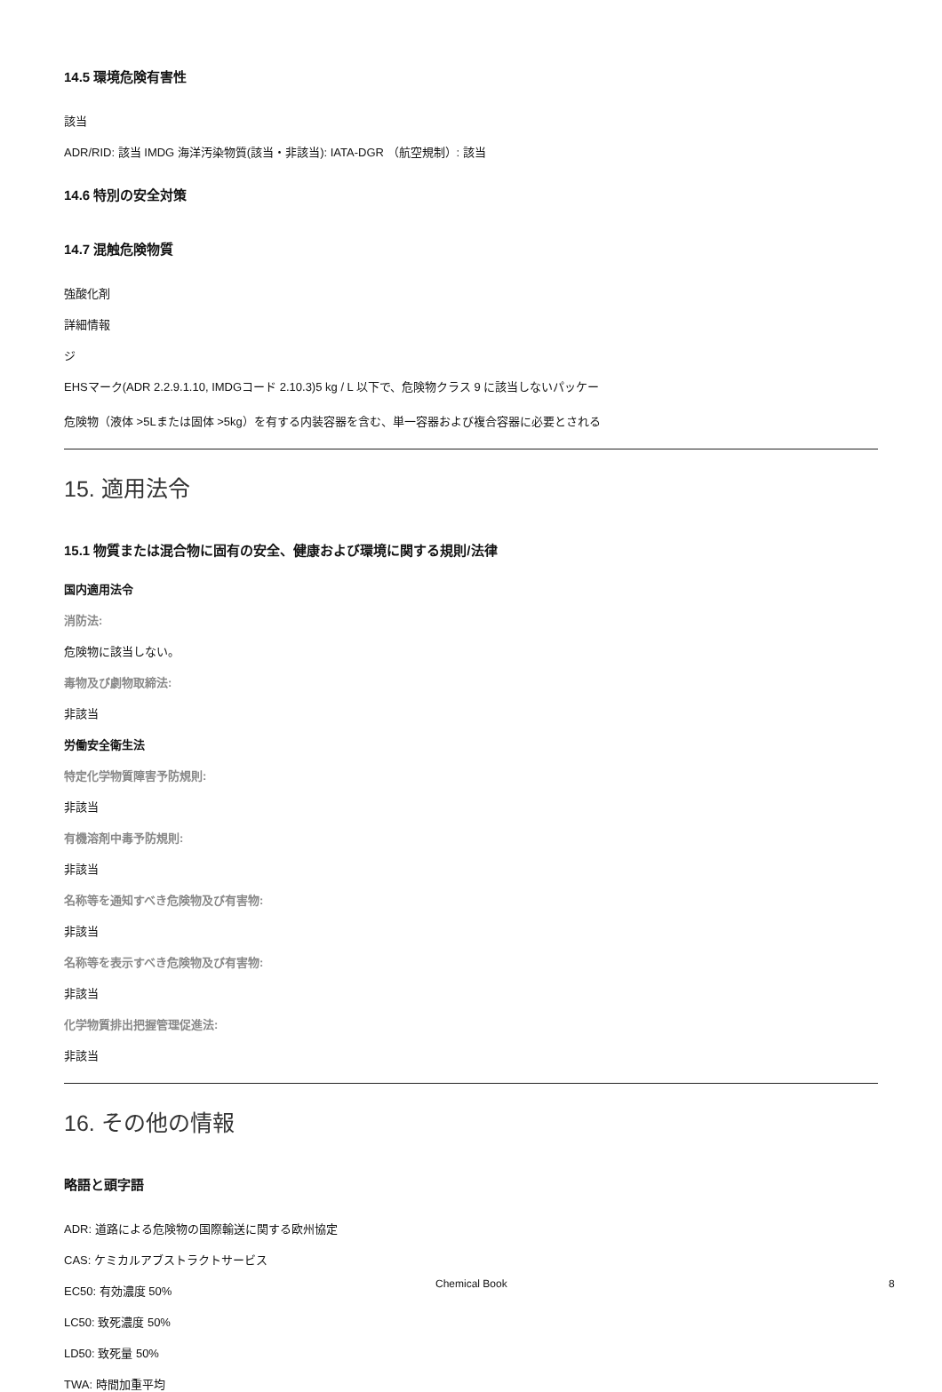14.5 環境危険有害性
該当
ADR/RID: 該当 IMDG 海洋汚染物質(該当・非該当): IATA-DGR （航空規制）: 該当
14.6 特別の安全対策
14.7 混触危険物質
強酸化剤
詳細情報
ジ
EHSマーク(ADR 2.2.9.1.10, IMDGコード 2.10.3)5 kg / L 以下で、危険物クラス 9 に該当しないパッケー
危険物（液体 >5Lまたは固体 >5kg）を有する内装容器を含む、単一容器および複合容器に必要とされる
15. 適用法令
15.1 物質または混合物に固有の安全、健康および環境に関する規則/法律
国内適用法令
消防法:
危険物に該当しない。
毒物及び劇物取締法:
非該当
労働安全衛生法
特定化学物質障害予防規則:
非該当
有機溶剤中毒予防規則:
非該当
名称等を通知すべき危険物及び有害物:
非該当
名称等を表示すべき危険物及び有害物:
非該当
化学物質排出把握管理促進法:
非該当
16. その他の情報
略語と頭字語
ADR: 道路による危険物の国際輸送に関する欧州協定
CAS: ケミカルアブストラクトサービス
EC50: 有効濃度 50%
LC50: 致死濃度 50%
LD50: 致死量 50%
TWA: 時間加重平均
Chemical Book 8